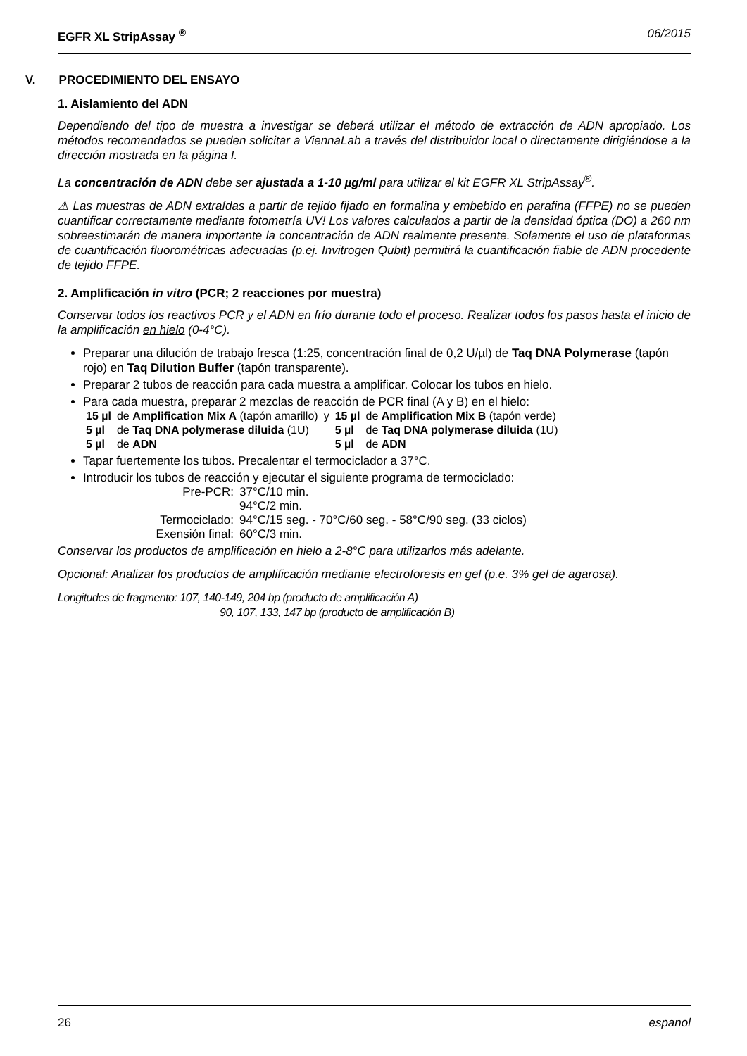EGFR XL StripAssay <sup>®</sup> 06/2015
V. PROCEDIMIENTO DEL ENSAYO
1. Aislamiento del ADN
Dependiendo del tipo de muestra a investigar se deberá utilizar el método de extracción de ADN apropiado. Los métodos recomendados se pueden solicitar a ViennaLab a través del distribuidor local o directamente dirigiéndose a la dirección mostrada en la página I.
La concentración de ADN debe ser ajustada a 1-10 µg/ml para utilizar el kit EGFR XL StripAssay<sup>®</sup>.
⚠ Las muestras de ADN extraídas a partir de tejido fijado en formalina y embebido en parafina (FFPE) no se pueden cuantificar correctamente mediante fotometría UV! Los valores calculados a partir de la densidad óptica (DO) a 260 nm sobreestimarán de manera importante la concentración de ADN realmente presente. Solamente el uso de plataformas de cuantificación fluorométricas adecuadas (p.ej. Invitrogen Qubit) permitirá la cuantificación fiable de ADN procedente de tejido FFPE.
2. Amplificación in vitro (PCR; 2 reacciones por muestra)
Conservar todos los reactivos PCR y el ADN en frío durante todo el proceso. Realizar todos los pasos hasta el inicio de la amplificación en hielo (0-4°C).
Preparar una dilución de trabajo fresca (1:25, concentración final de 0,2 U/µl) de Taq DNA Polymerase (tapón rojo) en Taq Dilution Buffer (tapón transparente).
Preparar 2 tubos de reacción para cada muestra a amplificar. Colocar los tubos en hielo.
Para cada muestra, preparar 2 mezclas de reacción de PCR final (A y B) en el hielo:
| 15 µl | de Amplification Mix A (tapón amarillo) | y | 15 µl | de Amplification Mix B (tapón verde) |
| 5 µl | de Taq DNA polymerase diluida (1U) | | 5 µl | de Taq DNA polymerase diluida (1U) |
| 5 µl | de ADN | | 5 µl | de ADN |
Tapar fuertemente los tubos. Precalentar el termociclador a 37°C.
Introducir los tubos de reacción y ejecutar el siguiente programa de termociclado:
| Pre-PCR: | 37°C/10 min. |
| | 94°C/2 min. |
| Termociclado: | 94°C/15 seg. - 70°C/60 seg. - 58°C/90 seg. (33 ciclos) |
| Exensión final: | 60°C/3 min. |
Conservar los productos de amplificación en hielo a 2-8°C para utilizarlos más adelante.
Opcional: Analizar los productos de amplificación mediante electroforesis en gel (p.e. 3% gel de agarosa).
Longitudes de fragmento: 107, 140-149, 204 bp (producto de amplificación A)
90, 107, 133, 147 bp (producto de amplificación B)
26 espanol